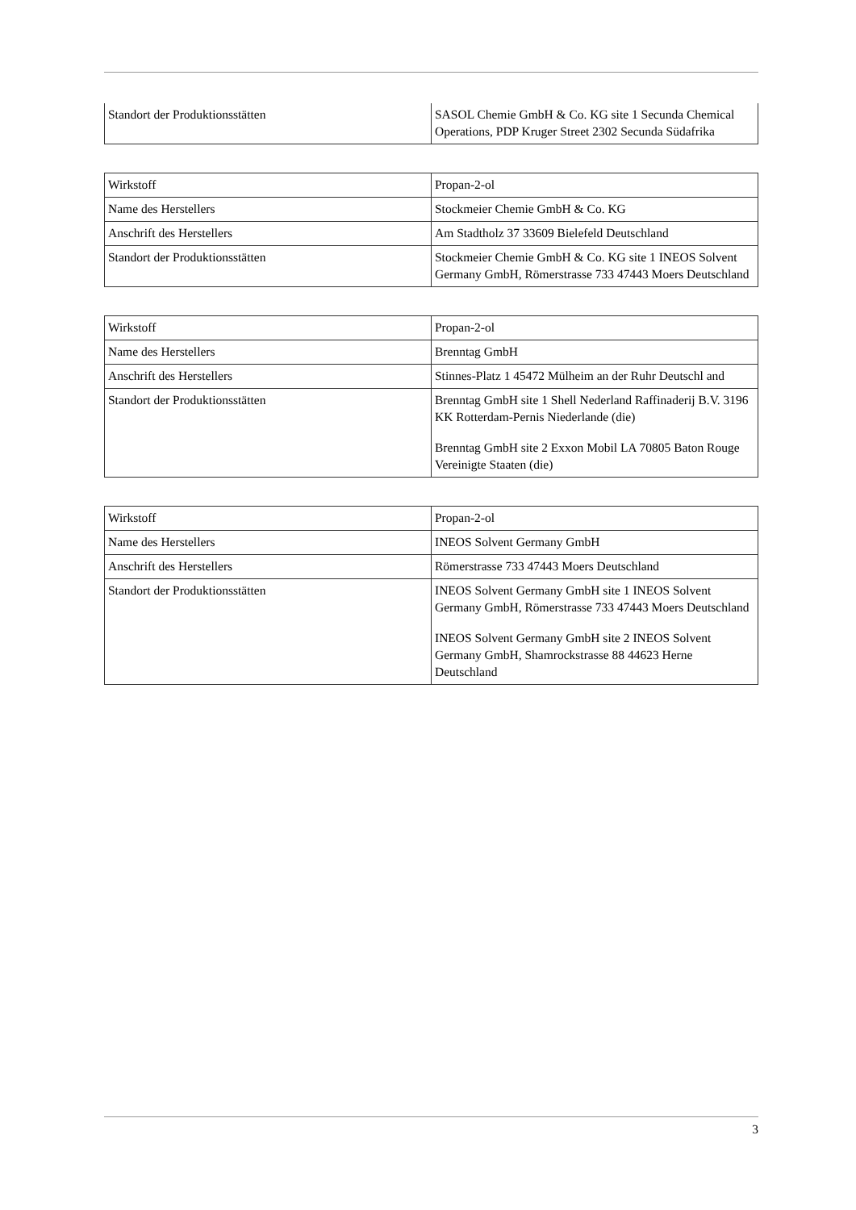| Standort der Produktionsstätten | SASOL Chemie GmbH & Co. KG site 1 Secunda Chemical Operations, PDP Kruger Street 2302 Secunda Südafrika |
| Wirkstoff | Propan-2-ol |
| Name des Herstellers | Stockmeier Chemie GmbH & Co. KG |
| Anschrift des Herstellers | Am Stadtholz 37 33609 Bielefeld Deutschland |
| Standort der Produktionsstätten | Stockmeier Chemie GmbH & Co. KG site 1 INEOS Solvent Germany GmbH, Römerstrasse 733 47443 Moers Deutschland |
| Wirkstoff | Propan-2-ol |
| Name des Herstellers | Brenntag GmbH |
| Anschrift des Herstellers | Stinnes-Platz 1 45472 Mülheim an der Ruhr Deutschl and |
| Standort der Produktionsstätten | Brenntag GmbH site 1 Shell Nederland Raffinaderij B.V. 3196 KK Rotterdam-Pernis Niederlande (die) Brenntag GmbH site 2 Exxon Mobil LA 70805 Baton Rouge Vereinigte Staaten (die) |
| Wirkstoff | Propan-2-ol |
| Name des Herstellers | INEOS Solvent Germany GmbH |
| Anschrift des Herstellers | Römerstrasse 733 47443 Moers Deutschland |
| Standort der Produktionsstätten | INEOS Solvent Germany GmbH site 1 INEOS Solvent Germany GmbH, Römerstrasse 733 47443 Moers Deutschland INEOS Solvent Germany GmbH site 2 INEOS Solvent Germany GmbH, Shamrockstrasse 88 44623 Herne Deutschland |
3